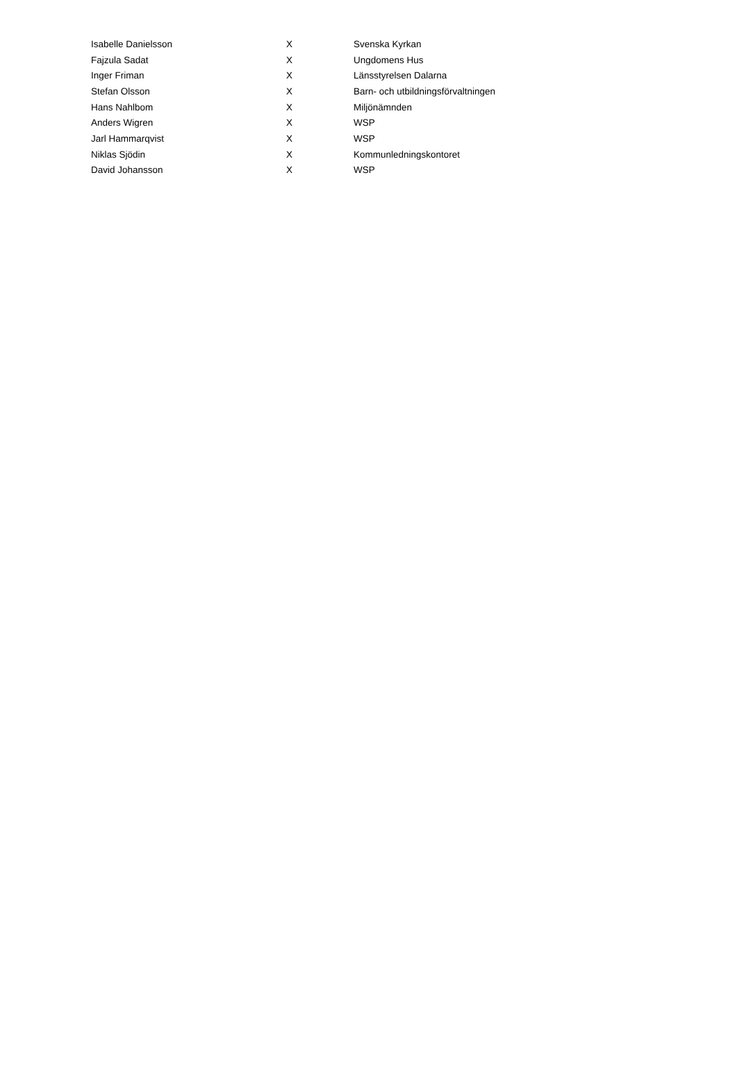| Isabelle Danielsson | X | Svenska Kyrkan |
| Fajzula Sadat | X | Ungdomens Hus |
| Inger Friman | X | Länsstyrelsen Dalarna |
| Stefan Olsson | X | Barn- och utbildningsförvaltningen |
| Hans Nahlbom | X | Miljönämnden |
| Anders Wigren | X | WSP |
| Jarl Hammarqvist | X | WSP |
| Niklas Sjödin | X | Kommunledningskontoret |
| David Johansson | X | WSP |